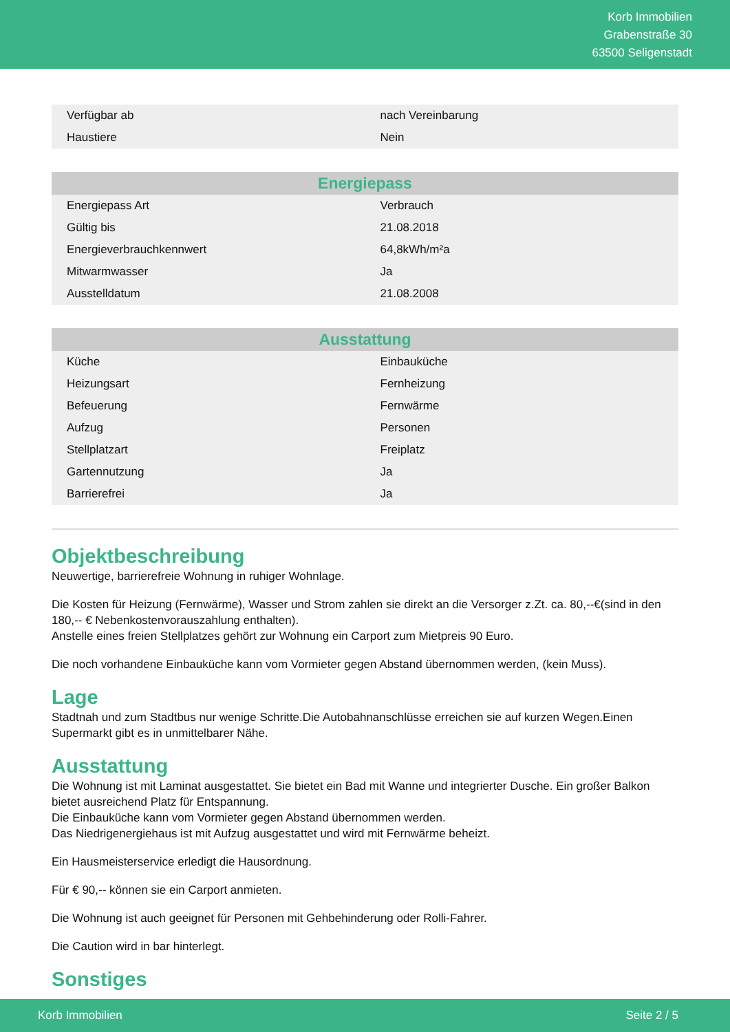Korb Immobilien
Grabenstraße 30
63500 Seligenstadt
| Verfügbar ab | nach Vereinbarung |
| Haustiere | Nein |
| Energiepass | |
| --- | --- |
| Energiepass Art | Verbrauch |
| Gültig bis | 21.08.2018 |
| Energieverbrauchkennwert | 64,8kWh/m²a |
| Mitwarmwasser | Ja |
| Ausstelldatum | 21.08.2008 |
| Ausstattung | |
| --- | --- |
| Küche | Einbauküche |
| Heizungsart | Fernheizung |
| Befeuerung | Fernwärme |
| Aufzug | Personen |
| Stellplatzart | Freiplatz |
| Gartennutzung | Ja |
| Barrierefrei | Ja |
Objektbeschreibung
Neuwertige, barrierefreie Wohnung in ruhiger Wohnlage.
Die Kosten für Heizung (Fernwärme), Wasser und Strom zahlen sie direkt an die Versorger z.Zt. ca. 80,--€(sind in den 180,-- € Nebenkostenvorauszahlung enthalten).
Anstelle eines freien Stellplatzes gehört zur Wohnung ein Carport zum Mietpreis 90 Euro.
Die noch vorhandene Einbauküche kann vom Vormieter gegen Abstand übernommen werden, (kein Muss).
Lage
Stadtnah und zum Stadtbus nur wenige Schritte.Die Autobahnanschlüsse erreichen sie auf kurzen Wegen.Einen Supermarkt gibt es in unmittelbarer Nähe.
Ausstattung
Die Wohnung ist mit Laminat ausgestattet. Sie bietet ein Bad mit Wanne und integrierter Dusche. Ein großer Balkon bietet ausreichend Platz für Entspannung.
Die Einbauküche kann vom Vormieter gegen Abstand übernommen werden.
Das Niedrigenergiehaus ist mit Aufzug ausgestattet und wird mit Fernwärme beheizt.
Ein Hausmeisterservice erledigt die Hausordnung.
Für € 90,-- können sie ein Carport anmieten.
Die Wohnung ist auch geeignet für Personen mit Gehbehinderung oder Rolli-Fahrer.
Die Caution wird in bar hinterlegt.
Sonstiges
Korb Immobilien Seite 2 / 5